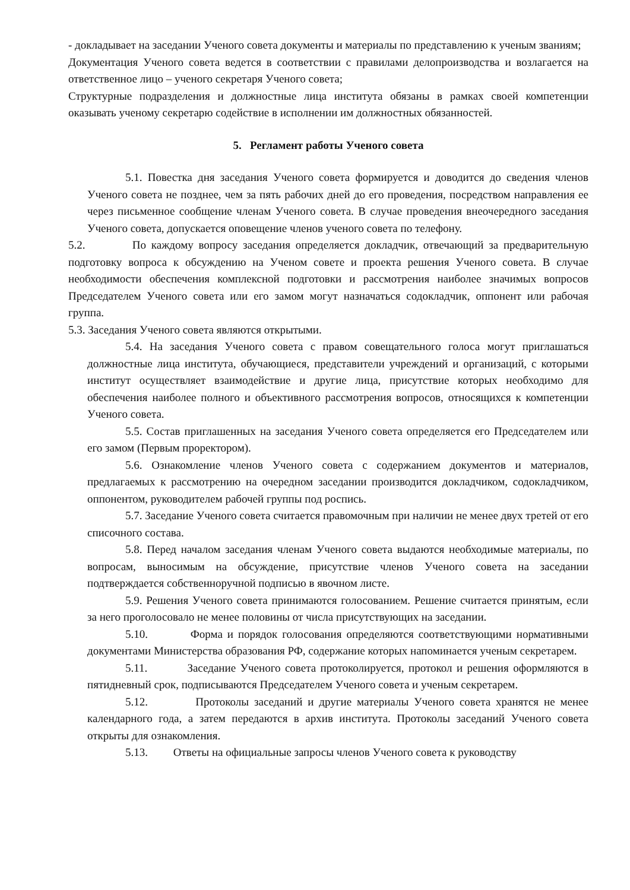- докладывает на заседании Ученого совета документы и материалы по представлению к ученым званиям;
Документация Ученого совета ведется в соответствии с правилами делопроизводства и возлагается на ответственное лицо – ученого секретаря Ученого совета;
Структурные подразделения и должностные лица института обязаны в рамках своей компетенции оказывать ученому секретарю содействие в исполнении им должностных обязанностей.
5. Регламент работы Ученого совета
5.1. Повестка дня заседания Ученого совета формируется и доводится до сведения членов Ученого совета не позднее, чем за пять рабочих дней до его проведения, посредством направления ее через письменное сообщение членам Ученого совета. В случае проведения внеочередного заседания Ученого совета, допускается оповещение членов ученого совета по телефону.
5.2. По каждому вопросу заседания определяется докладчик, отвечающий за предварительную подготовку вопроса к обсуждению на Ученом совете и проекта решения Ученого совета. В случае необходимости обеспечения комплексной подготовки и рассмотрения наиболее значимых вопросов Председателем Ученого совета или его замом могут назначаться содокладчик, оппонент или рабочая группа.
5.3. Заседания Ученого совета являются открытыми.
5.4. На заседания Ученого совета с правом совещательного голоса могут приглашаться должностные лица института, обучающиеся, представители учреждений и организаций, с которыми институт осуществляет взаимодействие и другие лица, присутствие которых необходимо для обеспечения наиболее полного и объективного рассмотрения вопросов, относящихся к компетенции Ученого совета.
5.5. Состав приглашенных на заседания Ученого совета определяется его Председателем или его замом (Первым проректором).
5.6. Ознакомление членов Ученого совета с содержанием документов и материалов, предлагаемых к рассмотрению на очередном заседании производится докладчиком, содокладчиком, оппонентом, руководителем рабочей группы под роспись.
5.7. Заседание Ученого совета считается правомочным при наличии не менее двух третей от его списочного состава.
5.8. Перед началом заседания членам Ученого совета выдаются необходимые материалы, по вопросам, выносимым на обсуждение, присутствие членов Ученого совета на заседании подтверждается собственноручной подписью в явочном листе.
5.9. Решения Ученого совета принимаются голосованием. Решение считается принятым, если за него проголосовало не менее половины от числа присутствующих на заседании.
5.10. Форма и порядок голосования определяются соответствующими нормативными документами Министерства образования РФ, содержание которых напоминается ученым секретарем.
5.11. Заседание Ученого совета протоколируется, протокол и решения оформляются в пятидневный срок, подписываются Председателем Ученого совета и ученым секретарем.
5.12. Протоколы заседаний и другие материалы Ученого совета хранятся не менее календарного года, а затем передаются в архив института. Протоколы заседаний Ученого совета открыты для ознакомления.
5.13. Ответы на официальные запросы членов Ученого совета к руководству